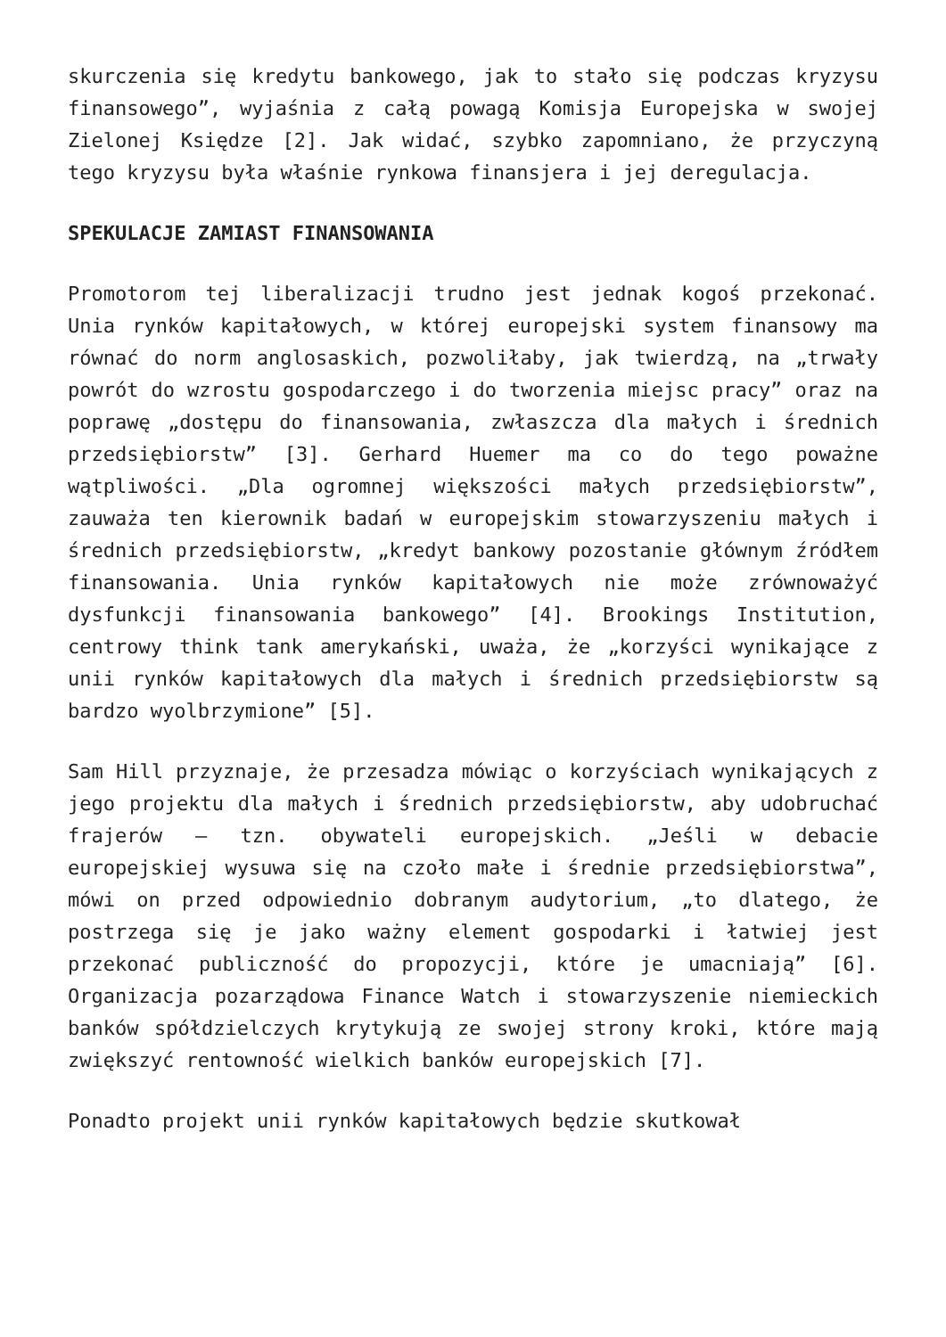skurczenia się kredytu bankowego, jak to stało się podczas kryzysu finansowego”, wyjaśnia z całą powagą Komisja Europejska w swojej Zielonej Księdze [2]. Jak widać, szybko zapomniano, że przyczyną tego kryzysu była właśnie rynkowa finansjera i jej deregulacja.
SPEKULACJE ZAMIAST FINANSOWANIA
Promotorom tej liberalizacji trudno jest jednak kogoś przekonać. Unia rynków kapitałowych, w której europejski system finansowy ma równać do norm anglosaskich, pozwoliłaby, jak twierdzą, na „trwały powrót do wzrostu gospodarczego i do tworzenia miejsc pracy” oraz na poprawę „dostępu do finansowania, zwłaszcza dla małych i średnich przedsiębiorstw” [3]. Gerhard Huemer ma co do tego poważne wątpliwości. „Dla ogromnej większości małych przedsiębiorstw”, zauważa ten kierownik badań w europejskim stowarzyszeniu małych i średnich przedsiębiorstw, „kredyt bankowy pozostanie głównym źródłem finansowania. Unia rynków kapitałowych nie może zrównoważyć dysfunkcji finansowania bankowego” [4]. Brookings Institution, centrowy think tank amerykański, uważa, że „korzyści wynikające z unii rynków kapitałowych dla małych i średnich przedsiębiorstw są bardzo wyolbrzymione” [5].
Sam Hill przyznaje, że przesadza mówiąc o korzyściach wynikających z jego projektu dla małych i średnich przedsiębiorstw, aby udobruchać frajerów – tzn. obywateli europejskich. „Jeśli w debacie europejskiej wysuwa się na czoło małe i średnie przedsiębiorstwa”, mówi on przed odpowiednio dobranym audytorium, „to dlatego, że postrzega się je jako ważny element gospodarki i łatwiej jest przekonać publiczność do propozycji, które je umacniają” [6]. Organizacja pozarządowa Finance Watch i stowarzyszenie niemieckich banków spółdzielczych krytykują ze swojej strony kroki, które mają zwiększyć rentowność wielkich banków europejskich [7].
Ponadto projekt unii rynków kapitałowych będzie skutkował